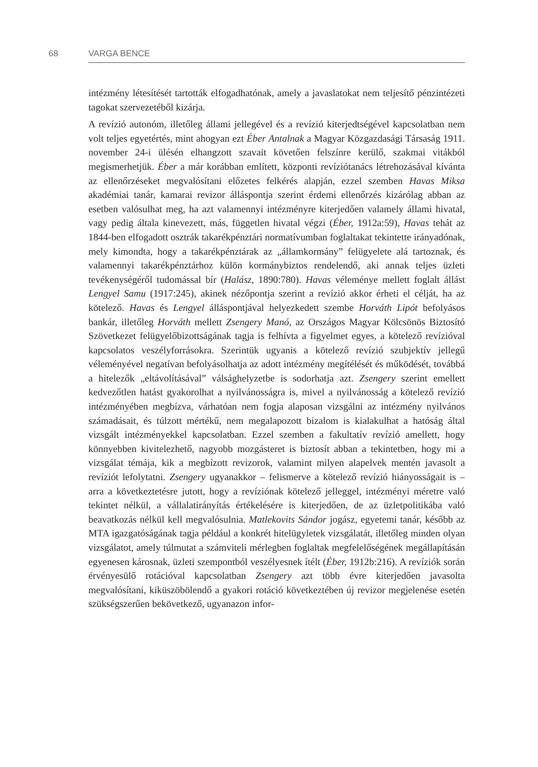68 VARGA BENCE
intézmény létesítését tartották elfogadhatónak, amely a javaslatokat nem teljesítő pénzintézeti tagokat szervezetéből kizárja.
A revízió autonóm, illetőleg állami jellegével és a revízió kiterjedtségével kapcsolatban nem volt teljes egyetértés, mint ahogyan ezt Éber Antalnak a Magyar Közgazdasági Társaság 1911. november 24-i ülésén elhangzott szavait követően felszínre kerülő, szakmai vitákból megismerhetjük. Éber a már korábban említett, központi revíziótanács létrehozásával kívánta az ellenőrzéseket megvalósítani előzetes felkérés alapján, ezzel szemben Havas Miksa akadémiai tanár, kamarai revizor álláspontja szerint érdemi ellenőrzés kizárólag abban az esetben valósulhat meg, ha azt valamennyi intézményre kiterjedően valamely állami hivatal, vagy pedig általa kinevezett, más, független hivatal végzi (Éber, 1912a:59), Havas tehát az 1844-ben elfogadott osztrák takarékpénztári normatívumban foglaltakat tekintette irányadónak, mely kimondta, hogy a takarékpénztárak az „államkormány” felügyelete alá tartoznak, és valamennyi takarékpénztárhoz külön kormánybiztos rendelendő, aki annak teljes üzleti tevékenységéről tudomással bír (Halász, 1890:780). Havas véleménye mellett foglalt állást Lengyel Samu (1917:245), akinek nézőpontja szerint a revízió akkor érheti el célját, ha az kötelező. Havas és Lengyel álláspontjával helyezkedett szembe Horváth Lipót befolyásos bankár, illetőleg Horváth mellett Zsengery Manó, az Országos Magyar Kölcsönös Biztosító Szövetkezet felügyelőbizottságának tagja is felhívta a figyelmet egyes, a kötelező revízióval kapcsolatos veszélyforrásokra. Szerintük ugyanis a kötelező revízió szubjektív jellegű véleményével negatívan befolyásolhatja az adott intézmény megítélését és működését, továbbá a hitelezők „eltávolításával” válsághelyzetbe is sodorhatja azt. Zsengery szerint emellett kedvezőtlen hatást gyakorolhat a nyilvánosságra is, mivel a nyilvánosság a kötelező revízió intézményében megbízva, várhatóan nem fogja alaposan vizsgálni az intézmény nyilvános számadásait, és túlzott mértékű, nem megalapozott bizalom is kialakulhat a hatóság által vizsgált intézményekkel kapcsolatban. Ezzel szemben a fakultatív revízió amellett, hogy könnyebben kivitelezhető, nagyobb mozgásteret is biztosít abban a tekintetben, hogy mi a vizsgálat témája, kik a megbízott revizorok, valamint milyen alapelvek mentén javasolt a revíziót lefolytatni. Zsengery ugyanakkor – felismerve a kötelező revízió hiányosságait is – arra a következtetésre jutott, hogy a revíziónak kötelező jelleggel, intézményi méretre való tekintet nélkül, a vállalatirányítás értékelésére is kiterjedően, de az üzletpolitikába való beavatkozás nélkül kell megvalósulnia. Matlekovits Sándor jogász, egyetemi tanár, később az MTA igazgatóságának tagja például a konkrét hitelügyletek vizsgálatát, illetőleg minden olyan vizsgálatot, amely túlmutat a számviteli mérlegben foglaltak megfelelőségének megállapításán egyenesen károsnak, üzleti szempontból veszélyesnek ítélt (Éber, 1912b:216). A revíziók során érvényesülő rotációval kapcsolatban Zsengery azt több évre kiterjedően javasolta megvalósítani, kiküszöbölendő a gyakori rotáció következtében új revizor megjelenése esetén szükségszerűen bekövetkező, ugyanazon infor-